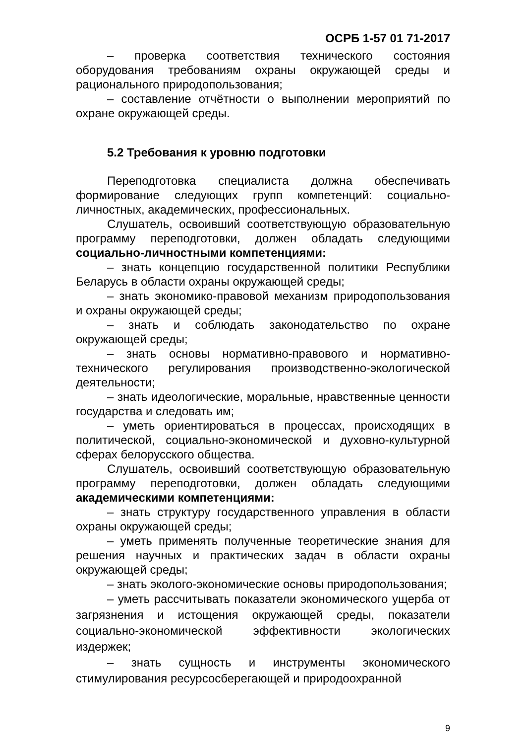ОСРБ 1-57 01 71-2017
– проверка соответствия технического состояния оборудования требованиям охраны окружающей среды и рационального природопользования;
– составление отчётности о выполнении мероприятий по охране окружающей среды.
5.2 Требования к уровню подготовки
Переподготовка специалиста должна обеспечивать формирование следующих групп компетенций: социально-личностных, академических, профессиональных.
Слушатель, освоивший соответствующую образовательную программу переподготовки, должен обладать следующими социально-личностными компетенциями:
– знать концепцию государственной политики Республики Беларусь в области охраны окружающей среды;
– знать экономико-правовой механизм природопользования и охраны окружающей среды;
– знать и соблюдать законодательство по охране окружающей среды;
– знать основы нормативно-правового и нормативно-технического регулирования производственно-экологической деятельности;
– знать идеологические, моральные, нравственные ценности государства и следовать им;
– уметь ориентироваться в процессах, происходящих в политической, социально-экономической и духовно-культурной сферах белорусского общества.
Слушатель, освоивший соответствующую образовательную программу переподготовки, должен обладать следующими академическими компетенциями:
– знать структуру государственного управления в области охраны окружающей среды;
– уметь применять полученные теоретические знания для решения научных и практических задач в области охраны окружающей среды;
– знать эколого-экономические основы природопользования;
– уметь рассчитывать показатели экономического ущерба от загрязнения и истощения окружающей среды, показатели социально-экономической эффективности экологических издержек;
– знать сущность и инструменты экономического стимулирования ресурсосберегающей и природоохранной
9